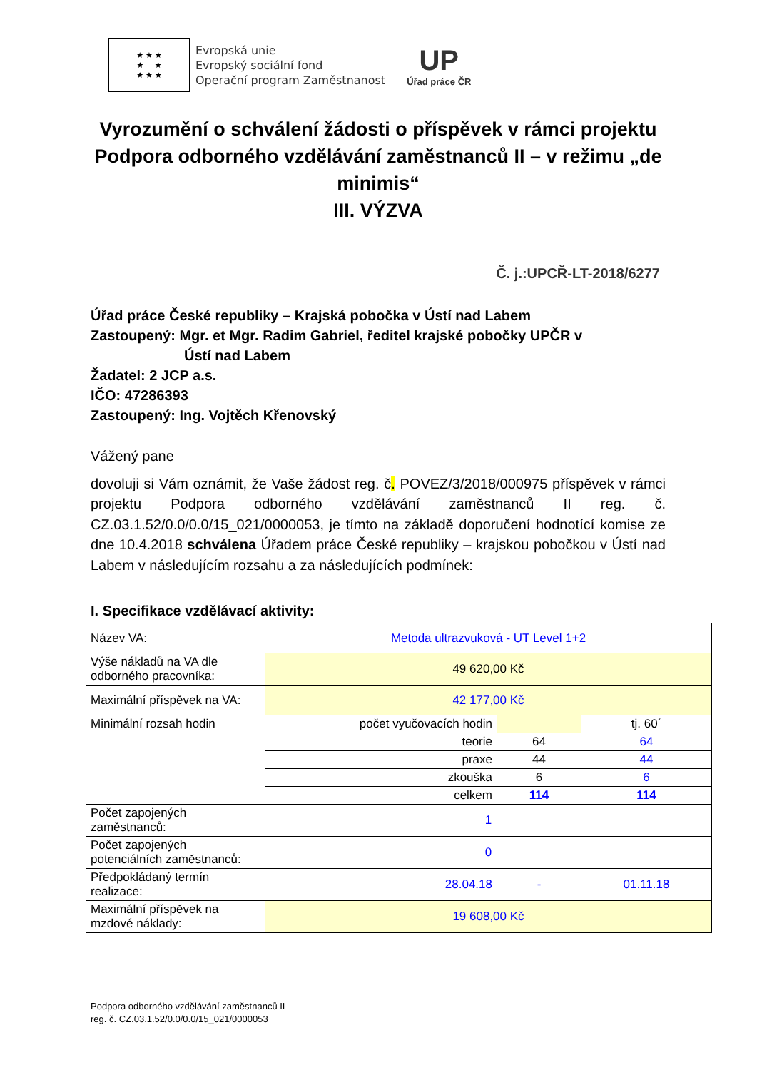★ ★ ★
★ ★
★ ★ ★
Evropská unie
Evropský sociální fond
Operační program Zaměstnanost
UP
Úřad práce ČR
Vyrozumění o schválení žádosti o příspěvek v rámci projektu Podpora odborného vzdělávání zaměstnanců II – v režimu „de minimis“
III. VÝZVA
Č. j.:UPCŘ-LT-2018/6277
Úřad práce České republiky – Krajská pobočka v Ústí nad Labem
Zastoupený: Mgr. et Mgr. Radim Gabriel, ředitel krajské pobočky UPČR v
Ústí nad Labem
Žadatel: 2 JCP a.s.
IČO: 47286393
Zastoupený: Ing. Vojtěch Křenovský
Vážený pane
dovoluji si Vám oznámit, že Vaše žádost reg. č. POVEZ/3/2018/000975 příspěvek v rámci projektu Podpora odborného vzdělávání zaměstnanců II reg. č. CZ.03.1.52/0.0/0.0/15_021/0000053, je tímto na základě doporučení hodnotící komise ze dne 10.4.2018 schválena Úřadem práce České republiky – krajskou pobočkou v Ústí nad Labem v následujícím rozsahu a za následujících podmínek:
I. Specifikace vzdělávací aktivity:
| Název VA: | Metoda ultrazvuková - UT Level 1+2 | | |
| Výše nákladů na VA dle odborného pracovníka: | 49 620,00 Kč | | |
| Maximální příspěvek na VA: | 42 177,00 Kč | | |
| Minimální rozsah hodin | počet vyučovacích hodin | | tj. 60´ |
| | teorie | 64 | 64 |
| | praxe | 44 | 44 |
| | zkouška | 6 | 6 |
| | celkem | 114 | 114 |
| Počet zapojených zaměstnanců: | 1 | | |
| Počet zapojených potenciálních zaměstnanců: | 0 | | |
| Předpokládaný termín realizace: | 28.04.18 | - | 01.11.18 |
| Maximální příspěvek na mzdové náklady: | 19 608,00 Kč | | |
Podpora odborného vzdělávání zaměstnanců II
reg. č. CZ.03.1.52/0.0/0.0/15_021/0000053